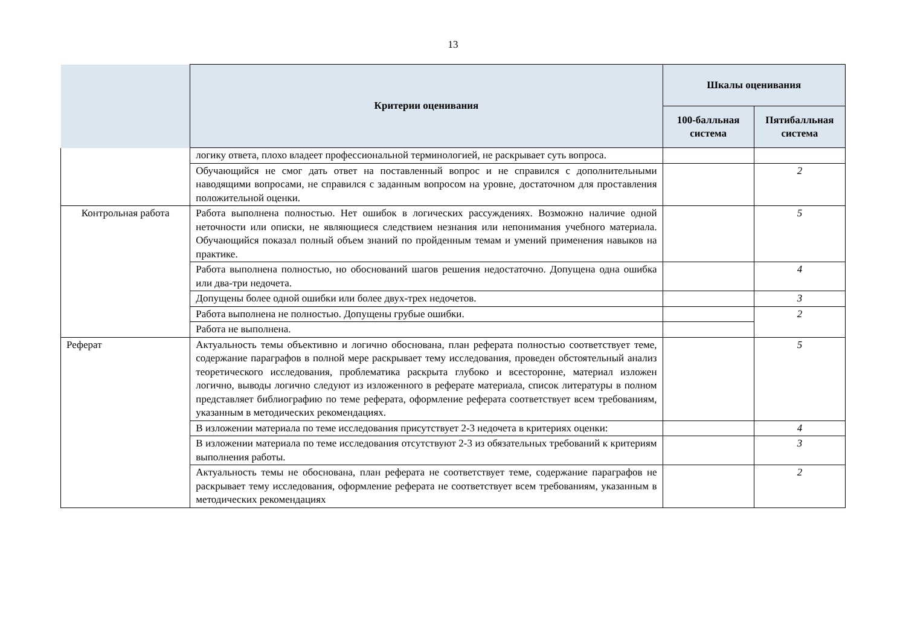13
| | Критерии оценивания | Шкалы оценивания | |
| --- | --- | --- | --- |
| | | 100-балльная система | Пятибалльная система |
| | логику ответа, плохо владеет профессиональной терминологией, не раскрывает суть вопроса. | | |
| | Обучающийся не смог дать ответ на поставленный вопрос и не справился с дополнительными наводящими вопросами, не справился с заданным вопросом на уровне, достаточном для проставления положительной оценки. | | 2 |
| Контрольная работа | Работа выполнена полностью. Нет ошибок в логических рассуждениях. Возможно наличие одной неточности или описки, не являющиеся следствием незнания или непонимания учебного материала. Обучающийся показал полный объем знаний по пройденным темам и умений применения навыков на практике. | | 5 |
| | Работа выполнена полностью, но обоснований шагов решения недостаточно. Допущена одна ошибка или два-три недочета. | | 4 |
| | Допущены более одной ошибки или более двух-трех недочетов. | | 3 |
| | Работа выполнена не полностью. Допущены грубые ошибки. | | 2 |
| | Работа не выполнена. | | |
| Реферат | Актуальность темы объективно и логично обоснована, план реферата полностью соответствует теме, содержание параграфов в полной мере раскрывает тему исследования, проведен обстоятельный анализ теоретического исследования, проблематика раскрыта глубоко и всесторонне, материал изложен логично, выводы логично следуют из изложенного в реферате материала, список литературы в полном представляет библиографию по теме реферата, оформление реферата соответствует всем требованиям, указанным в методических рекомендациях. | | 5 |
| | В изложении материала по теме исследования присутствует 2-3 недочета в критериях оценки: | | 4 |
| | В изложении материала по теме исследования отсутствуют 2-3 из обязательных требований к критериям выполнения работы. | | 3 |
| | Актуальность темы не обоснована, план реферата не соответствует теме, содержание параграфов не раскрывает тему исследования, оформление реферата не соответствует всем требованиям, указанным в методических рекомендациях | | 2 |